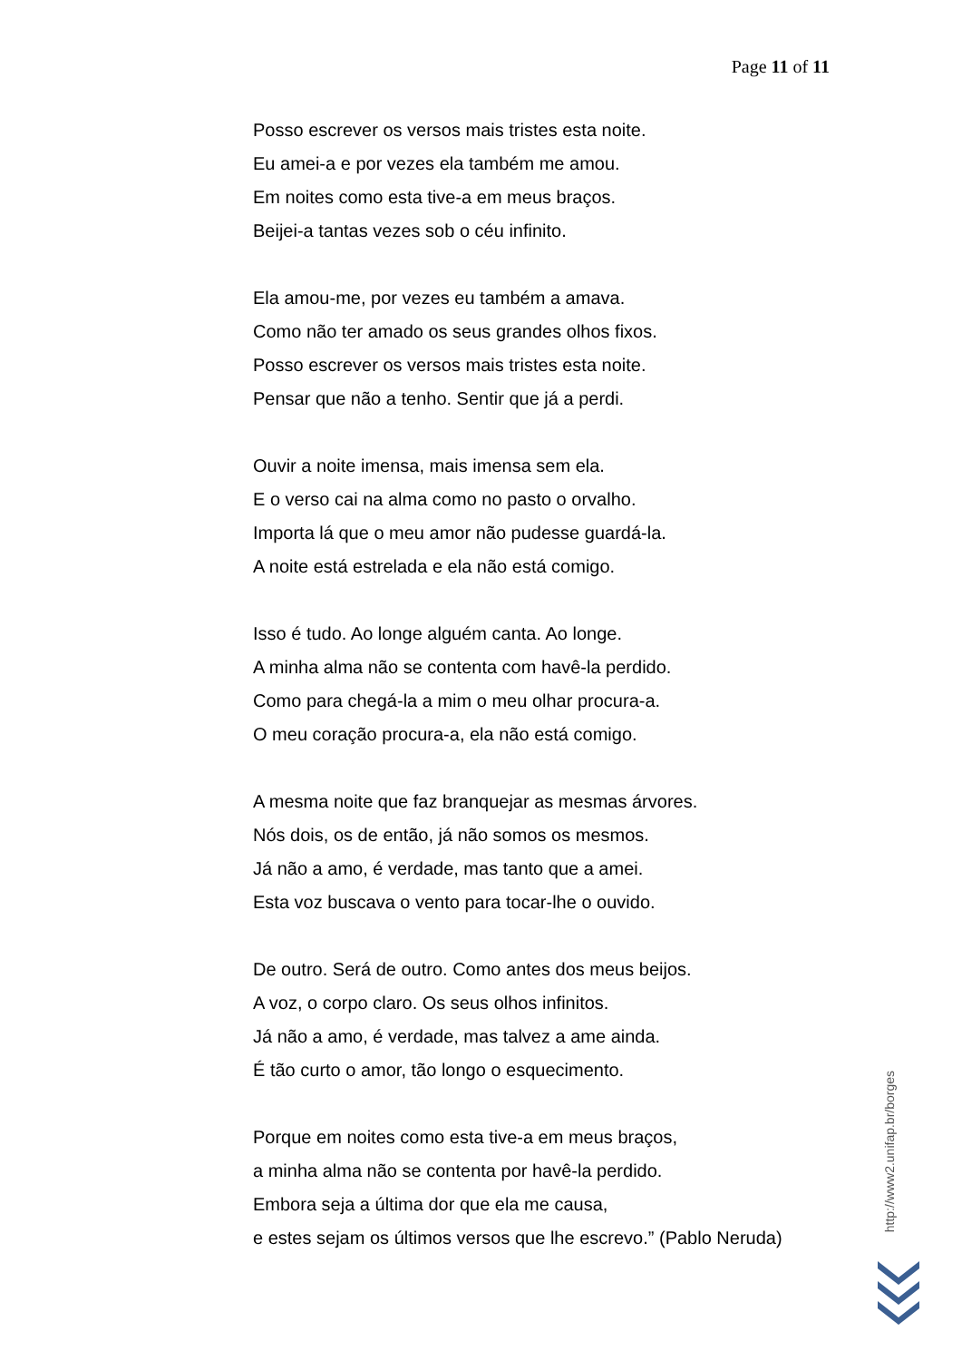Page 11 of 11
Posso escrever os versos mais tristes esta noite.
Eu amei-a e por vezes ela também me amou.
Em noites como esta tive-a em meus braços.
Beijei-a tantas vezes sob o céu infinito.
Ela amou-me, por vezes eu também a amava.
Como não ter amado os seus grandes olhos fixos.
Posso escrever os versos mais tristes esta noite.
Pensar que não a tenho. Sentir que já a perdi.
Ouvir a noite imensa, mais imensa sem ela.
E o verso cai na alma como no pasto o orvalho.
Importa lá que o meu amor não pudesse guardá-la.
A noite está estrelada e ela não está comigo.
Isso é tudo. Ao longe alguém canta. Ao longe.
A minha alma não se contenta com havê-la perdido.
Como para chegá-la a mim o meu olhar procura-a.
O meu coração procura-a, ela não está comigo.
A mesma noite que faz branquejar as mesmas árvores.
Nós dois, os de então, já não somos os mesmos.
Já não a amo, é verdade, mas tanto que a amei.
Esta voz buscava o vento para tocar-lhe o ouvido.
De outro. Será de outro. Como antes dos meus beijos.
A voz, o corpo claro. Os seus olhos infinitos.
Já não a amo, é verdade, mas talvez a ame ainda.
É tão curto o amor, tão longo o esquecimento.
Porque em noites como esta tive-a em meus braços,
a minha alma não se contenta por havê-la perdido.
Embora seja a última dor que ela me causa,
e estes sejam os últimos versos que lhe escrevo.” (Pablo Neruda)
http://www2.unifap.br/borges